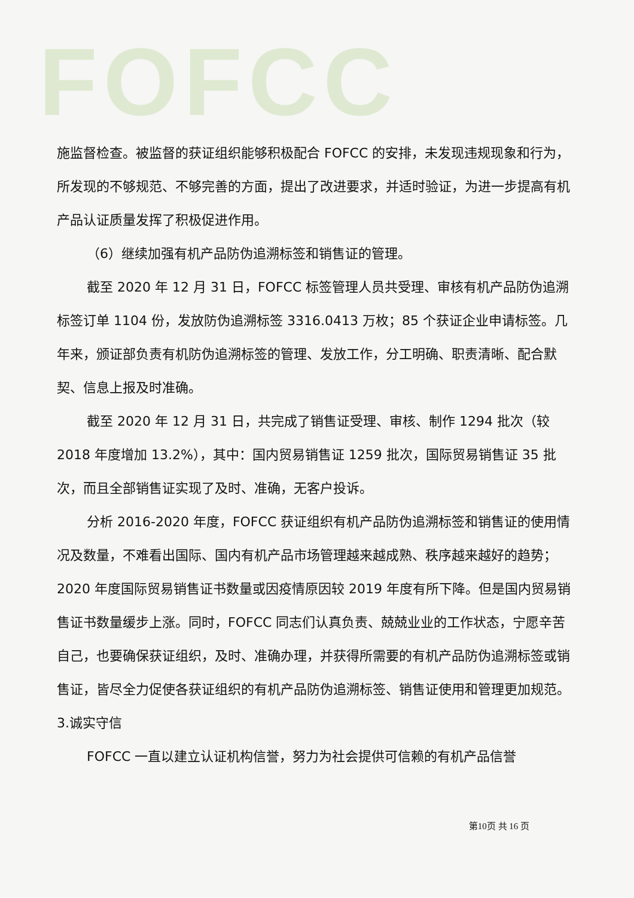FOFCC
施监督检查。被监督的获证组织能够积极配合 FOFCC 的安排，未发现违规现象和行为，所发现的不够规范、不够完善的方面，提出了改进要求，并适时验证，为进一步提高有机产品认证质量发挥了积极促进作用。
（6）继续加强有机产品防伪追溯标签和销售证的管理。
截至 2020 年 12 月 31 日，FOFCC 标签管理人员共受理、审核有机产品防伪追溯标签订单 1104 份，发放防伪追溯标签 3316.0413 万枚；85 个获证企业申请标签。几年来，颁证部负责有机防伪追溯标签的管理、发放工作，分工明确、职责清晰、配合默契、信息上报及时准确。
截至 2020 年 12 月 31 日，共完成了销售证受理、审核、制作 1294 批次（较 2018 年度增加 13.2%），其中：国内贸易销售证 1259 批次，国际贸易销售证 35 批次，而且全部销售证实现了及时、准确，无客户投诉。
分析 2016-2020 年度，FOFCC 获证组织有机产品防伪追溯标签和销售证的使用情况及数量，不难看出国际、国内有机产品市场管理越来越成熟、秩序越来越好的趋势；2020 年度国际贸易销售证书数量或因疫情原因较 2019 年度有所下降。但是国内贸易销售证书数量缓步上涨。同时，FOFCC 同志们认真负责、兢兢业业的工作状态，宁愿辛苦自己，也要确保获证组织，及时、准确办理，并获得所需要的有机产品防伪追溯标签或销售证，皆尽全力促使各获证组织的有机产品防伪追溯标签、销售证使用和管理更加规范。
3.诚实守信
FOFCC 一直以建立认证机构信誉，努力为社会提供可信赖的有机产品信誉
第10页 共 16 页